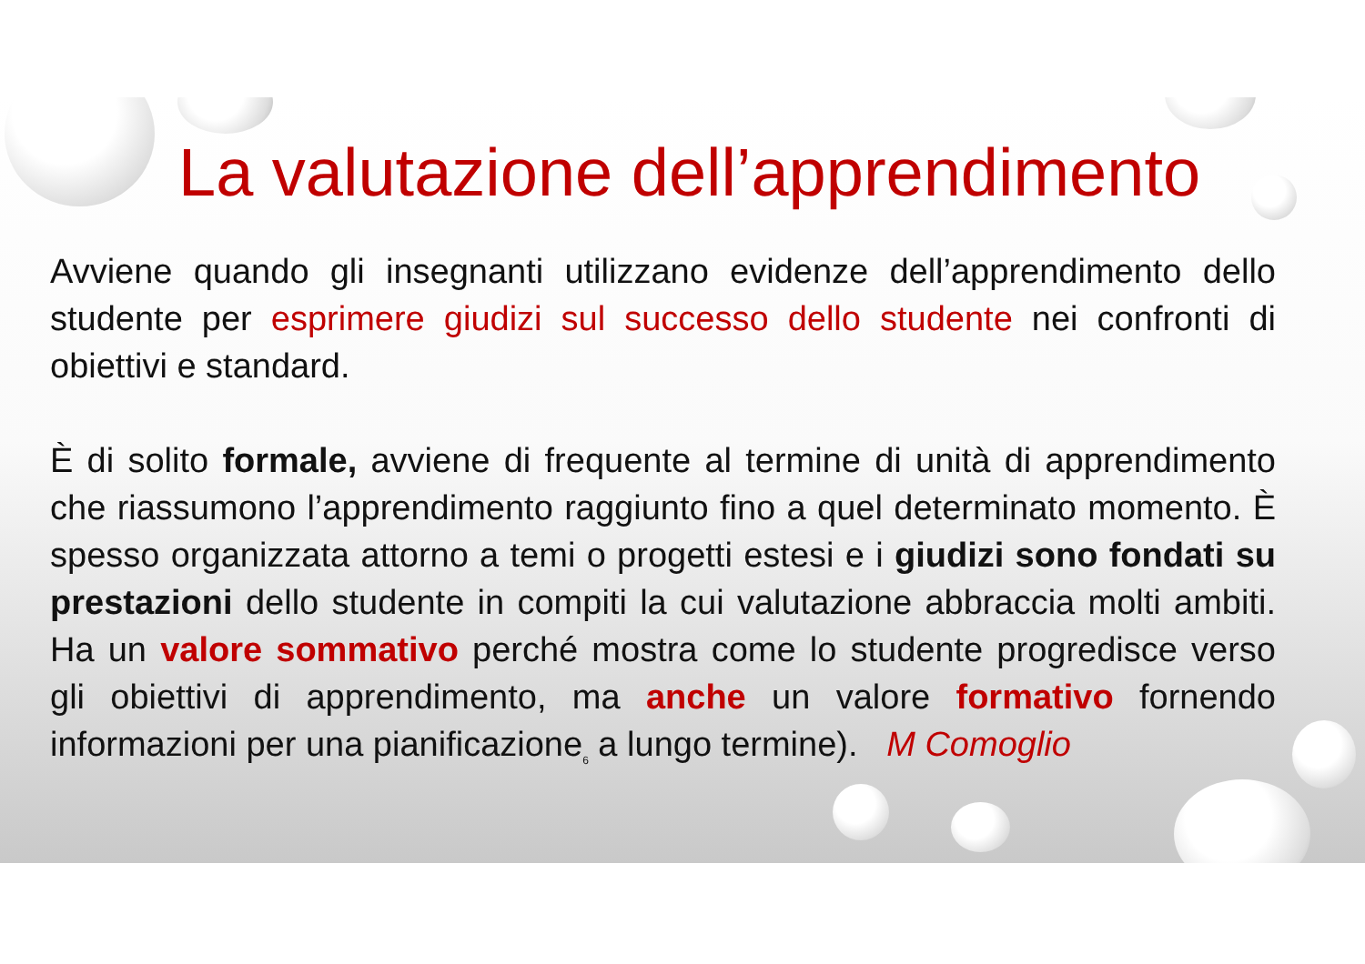La valutazione dell’apprendimento
Avviene quando gli insegnanti utilizzano evidenze dell’apprendimento dello studente per esprimere giudizi sul successo dello studente nei confronti di obiettivi e standard.
È di solito formale, avviene di frequente al termine di unità di apprendimento che riassumono l’apprendimento raggiunto fino a quel determinato momento. È spesso organizzata attorno a temi o progetti estesi e i giudizi sono fondati su prestazioni dello studente in compiti la cui valutazione abbraccia molti ambiti. Ha un valore sommativo perché mostra come lo studente progredisce verso gli obiettivi di apprendimento, ma anche un valore formativo fornendo informazioni per una pianificazione<sub>6</sub> a lungo termine). M Comoglio